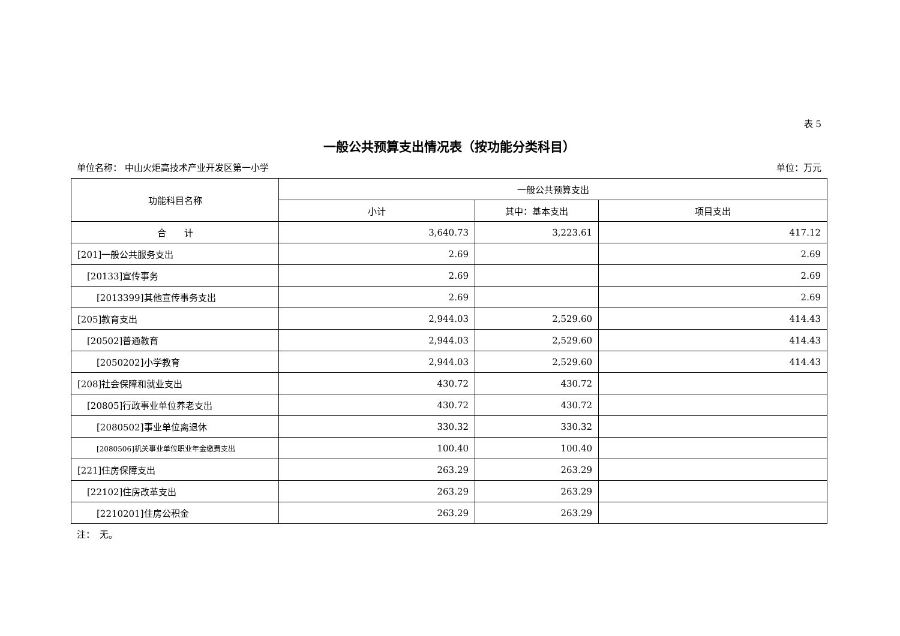表 5
一般公共预算支出情况表（按功能分类科目）
单位名称： 中山火炬高技术产业开发区第一小学 单位：万元
| 功能科目名称 | 一般公共预算支出 | | |
| --- | --- | --- | --- |
| | 小计 | 其中：基本支出 | 项目支出 |
| 合 计 | 3,640.73 | 3,223.61 | 417.12 |
| [201]一般公共服务支出 | 2.69 | | 2.69 |
| [20133]宣传事务 | 2.69 | | 2.69 |
| [2013399]其他宣传事务支出 | 2.69 | | 2.69 |
| [205]教育支出 | 2,944.03 | 2,529.60 | 414.43 |
| [20502]普通教育 | 2,944.03 | 2,529.60 | 414.43 |
| [2050202]小学教育 | 2,944.03 | 2,529.60 | 414.43 |
| [208]社会保障和就业支出 | 430.72 | 430.72 | |
| [20805]行政事业单位养老支出 | 430.72 | 430.72 | |
| [2080502]事业单位离退休 | 330.32 | 330.32 | |
| [2080506]机关事业单位职业年金缴费支出 | 100.40 | 100.40 | |
| [221]住房保障支出 | 263.29 | 263.29 | |
| [22102]住房改革支出 | 263.29 | 263.29 | |
| [2210201]住房公积金 | 263.29 | 263.29 | |
注：　无。